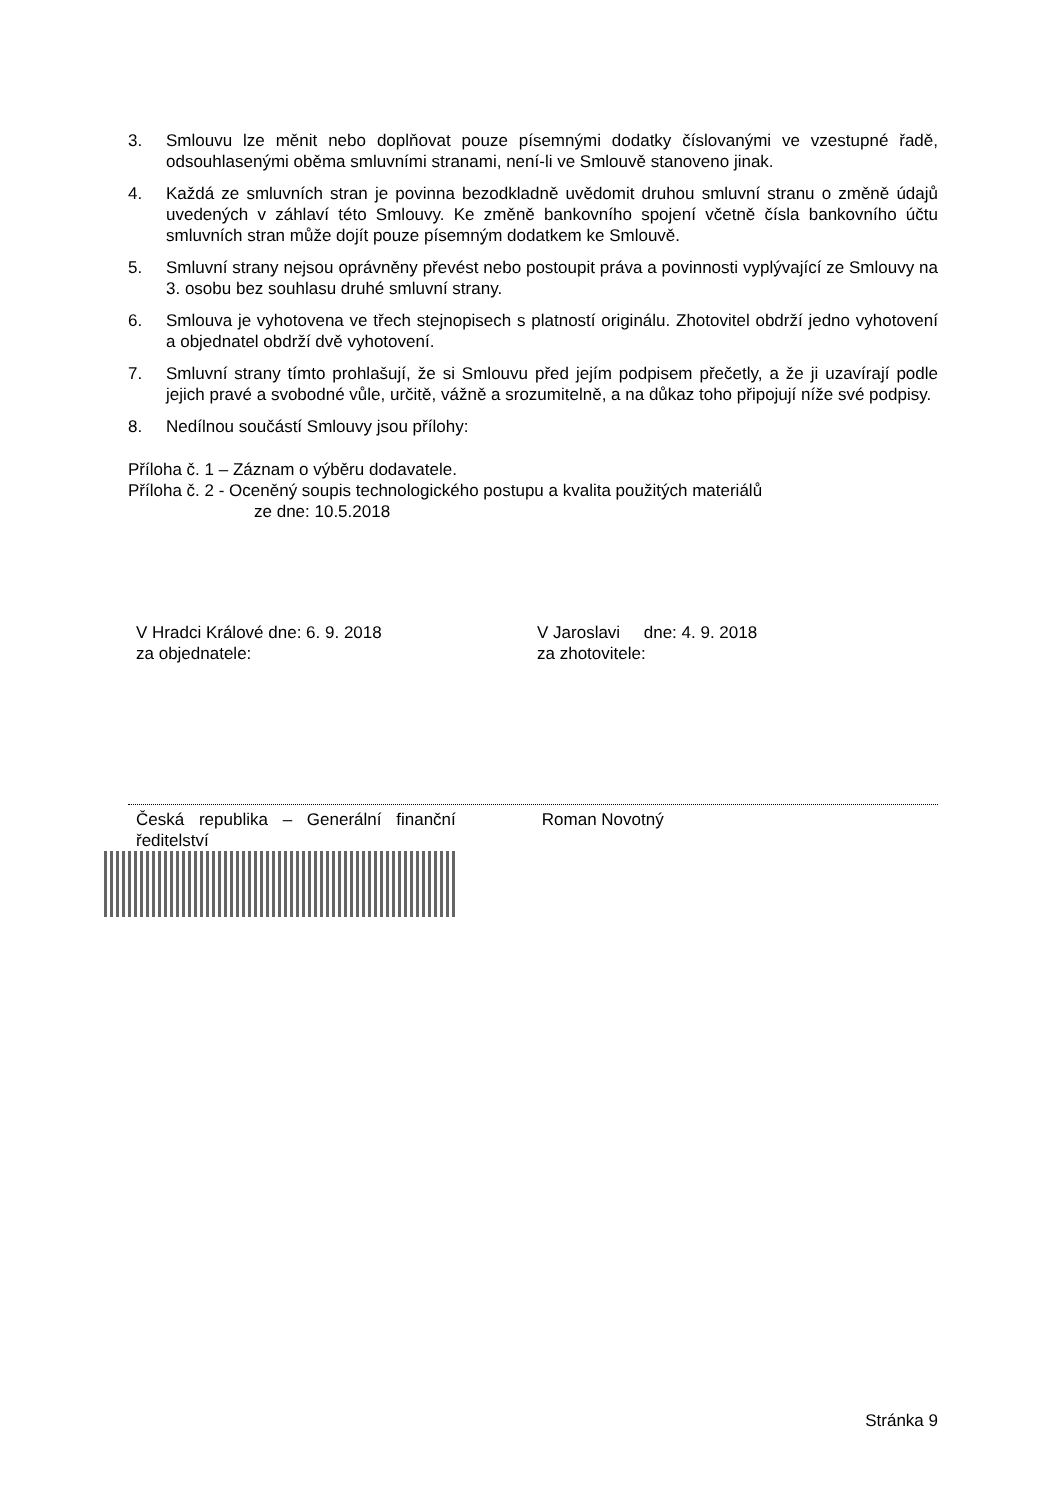3. Smlouvu lze měnit nebo doplňovat pouze písemnými dodatky číslovanými ve vzestupné řadě, odsouhlasenými oběma smluvními stranami, není-li ve Smlouvě stanoveno jinak.
4. Každá ze smluvních stran je povinna bezodkladně uvědomit druhou smluvní stranu o změně údajů uvedených v záhlaví této Smlouvy. Ke změně bankovního spojení včetně čísla bankovního účtu smluvních stran může dojít pouze písemným dodatkem ke Smlouvě.
5. Smluvní strany nejsou oprávněny převést nebo postoupit práva a povinnosti vyplývající ze Smlouvy na 3. osobu bez souhlasu druhé smluvní strany.
6. Smlouva je vyhotovena ve třech stejnopisech s platností originálu. Zhotovitel obdrží jedno vyhotovení a objednatel obdrží dvě vyhotovení.
7. Smluvní strany tímto prohlašují, že si Smlouvu před jejím podpisem přečetly, a že ji uzavírají podle jejich pravé a svobodné vůle, určitě, vážně a srozumitelně, a na důkaz toho připojují níže své podpisy.
8. Nedílnou součástí Smlouvy jsou přílohy:
Příloha č. 1 – Záznam o výběru dodavatele.
Příloha č. 2 - Oceněný soupis technologického postupu a kvalita použitých materiálů
ze dne: 10.5.2018
V Hradci Králové dne: 6. 9. 2018
za objednatele:
V Jaroslavi dne: 4. 9. 2018
za zhotovitele:
Česká republika – Generální finanční ředitelství
Roman Novotný
Stránka 9